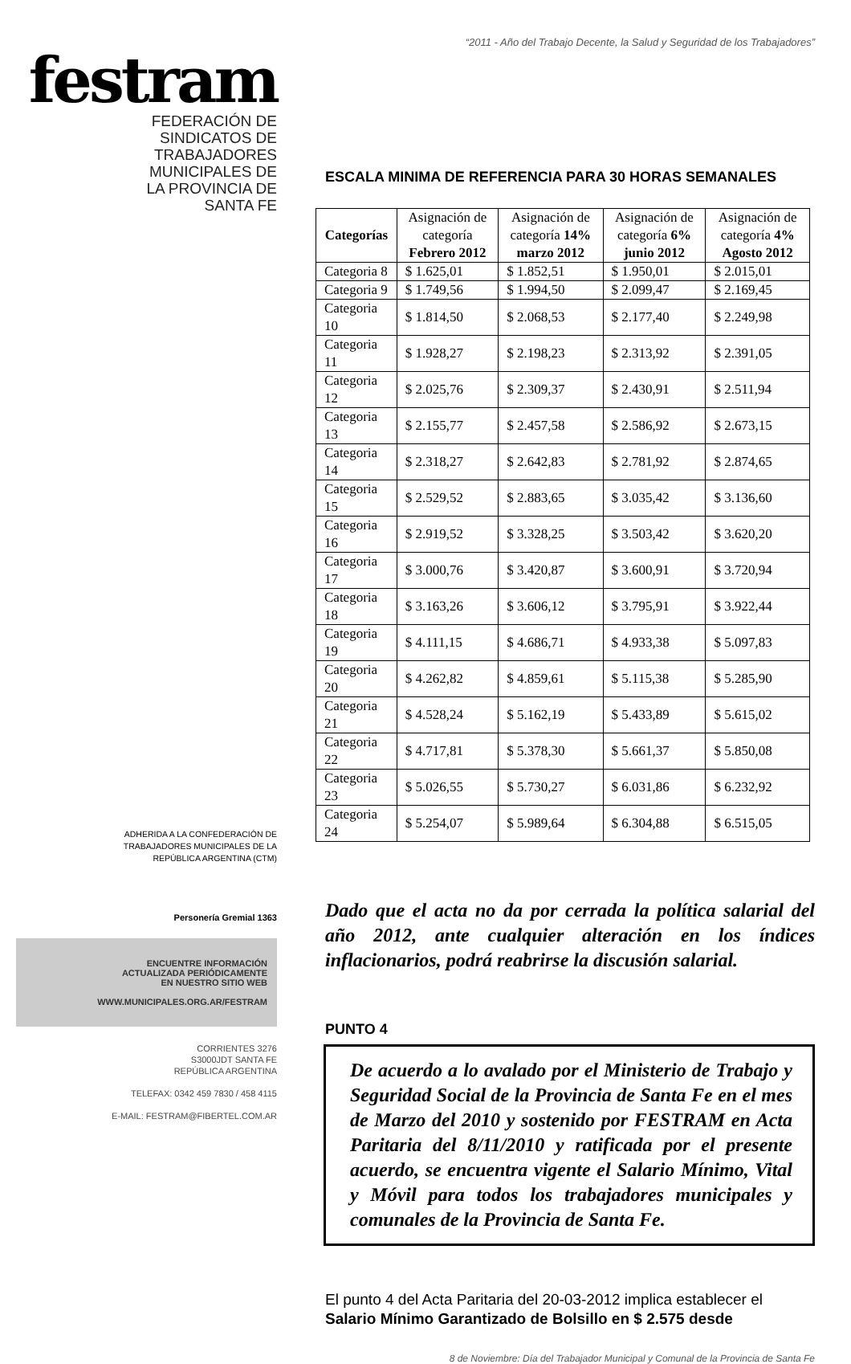festram
FEDERACIÓN DE
SINDICATOS DE
TRABAJADORES
MUNICIPALES DE
LA PROVINCIA DE
SANTA FE
ADHERIDA A LA CONFEDERACIÓN DE
TRABAJADORES MUNICIPALES DE LA
REPÚBLICA ARGENTINA (CTM)
Personería Gremial 1363
ENCUENTRE INFORMACIÓN
ACTUALIZADA PERIÓDICAMENTE
EN NUESTRO SITIO WEB
WWW.MUNICIPALES.ORG.AR/FESTRAM
CORRIENTES 3276
S3000JDT SANTA FE
REPÚBLICA ARGENTINA
TELEFAX: 0342 459 7830 / 458 4115
E-MAIL: FESTRAM@FIBERTEL.COM.AR
“2011 - Año del Trabajo Decente, la Salud y Seguridad de los Trabajadores”
ESCALA MINIMA DE REFERENCIA PARA 30 HORAS SEMANALES
| Categorías | Asignación de categoría Febrero 2012 | Asignación de categoría 14% marzo 2012 | Asignación de categoría 6% junio 2012 | Asignación de categoría 4% Agosto 2012 |
| --- | --- | --- | --- | --- |
| Categoria 8 | $ 1.625,01 | $ 1.852,51 | $ 1.950,01 | $ 2.015,01 |
| Categoria 9 | $ 1.749,56 | $ 1.994,50 | $ 2.099,47 | $ 2.169,45 |
| Categoria 10 | $ 1.814,50 | $ 2.068,53 | $ 2.177,40 | $ 2.249,98 |
| Categoria 11 | $ 1.928,27 | $ 2.198,23 | $ 2.313,92 | $ 2.391,05 |
| Categoria 12 | $ 2.025,76 | $ 2.309,37 | $ 2.430,91 | $ 2.511,94 |
| Categoria 13 | $ 2.155,77 | $ 2.457,58 | $ 2.586,92 | $ 2.673,15 |
| Categoria 14 | $ 2.318,27 | $ 2.642,83 | $ 2.781,92 | $ 2.874,65 |
| Categoria 15 | $ 2.529,52 | $ 2.883,65 | $ 3.035,42 | $ 3.136,60 |
| Categoria 16 | $ 2.919,52 | $ 3.328,25 | $ 3.503,42 | $ 3.620,20 |
| Categoria 17 | $ 3.000,76 | $ 3.420,87 | $ 3.600,91 | $ 3.720,94 |
| Categoria 18 | $ 3.163,26 | $ 3.606,12 | $ 3.795,91 | $ 3.922,44 |
| Categoria 19 | $ 4.111,15 | $ 4.686,71 | $ 4.933,38 | $ 5.097,83 |
| Categoria 20 | $ 4.262,82 | $ 4.859,61 | $ 5.115,38 | $ 5.285,90 |
| Categoria 21 | $ 4.528,24 | $ 5.162,19 | $ 5.433,89 | $ 5.615,02 |
| Categoria 22 | $ 4.717,81 | $ 5.378,30 | $ 5.661,37 | $ 5.850,08 |
| Categoria 23 | $ 5.026,55 | $ 5.730,27 | $ 6.031,86 | $ 6.232,92 |
| Categoria 24 | $ 5.254,07 | $ 5.989,64 | $ 6.304,88 | $ 6.515,05 |
Dado que el acta no da por cerrada la política salarial del año 2012, ante cualquier alteración en los índices inflacionarios, podrá reabrirse la discusión salarial.
PUNTO 4
De acuerdo a lo avalado por el Ministerio de Trabajo y Seguridad Social de la Provincia de Santa Fe en el mes de Marzo del 2010 y sostenido por FESTRAM en Acta Paritaria del 8/11/2010 y ratificada por el presente acuerdo, se encuentra vigente el Salario Mínimo, Vital y Móvil para todos los trabajadores municipales y comunales de la Provincia de Santa Fe.
El punto 4 del Acta Paritaria del 20-03-2012 implica establecer el Salario Mínimo Garantizado de Bolsillo en $ 2.575 desde
8 de Noviembre: Día del Trabajador Municipal y Comunal de la Provincia de Santa Fe